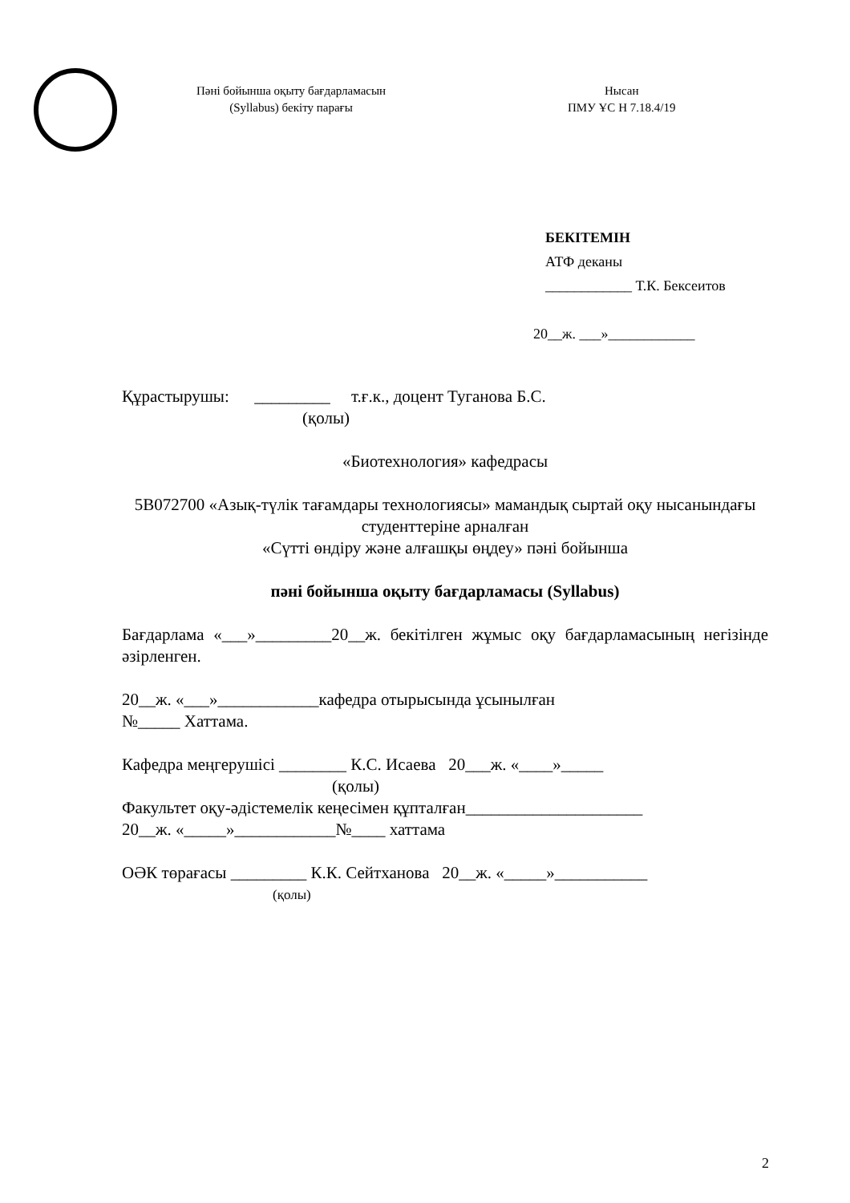Пәні бойынша оқыту бағдарламасын
(Syllabus) бекіту парағы
Нысан
ПМУ ҰС Н 7.18.4/19
БЕКІТЕМІН
АТФ деканы
____________ Т.К. Бексеитов
20__ж. ___»____________
Құрастырушы: _________ т.ғ.к., доцент Туганова Б.С.
(қолы)
«Биотехнология» кафедрасы
5В072700 «Азық-түлік тағамдары технологиясы» мамандық сыртай оқу нысанындағы студенттеріне арналған
«Сүтті өндіру және алғашқы өңдеу» пәні бойынша
пәні бойынша оқыту бағдарламасы (Syllabus)
Бағдарлама «___»_________20__ж. бекітілген жұмыс оқу бағдарламасының негізінде әзірленген.
20__ж. «___»____________кафедра отырысында ұсынылған
№_____ Хаттама.
Кафедра меңгерушісі ________ К.С. Исаева 20___ж. «____»_____
(қолы)
Факультет оқу-әдістемелік кеңесімен құпталған_____________________
20__ж. «_____»____________№____ хаттама
ОӘК төрағасы _________ К.К. Сейтханова 20__ж. «_____»___________
(қолы)
2